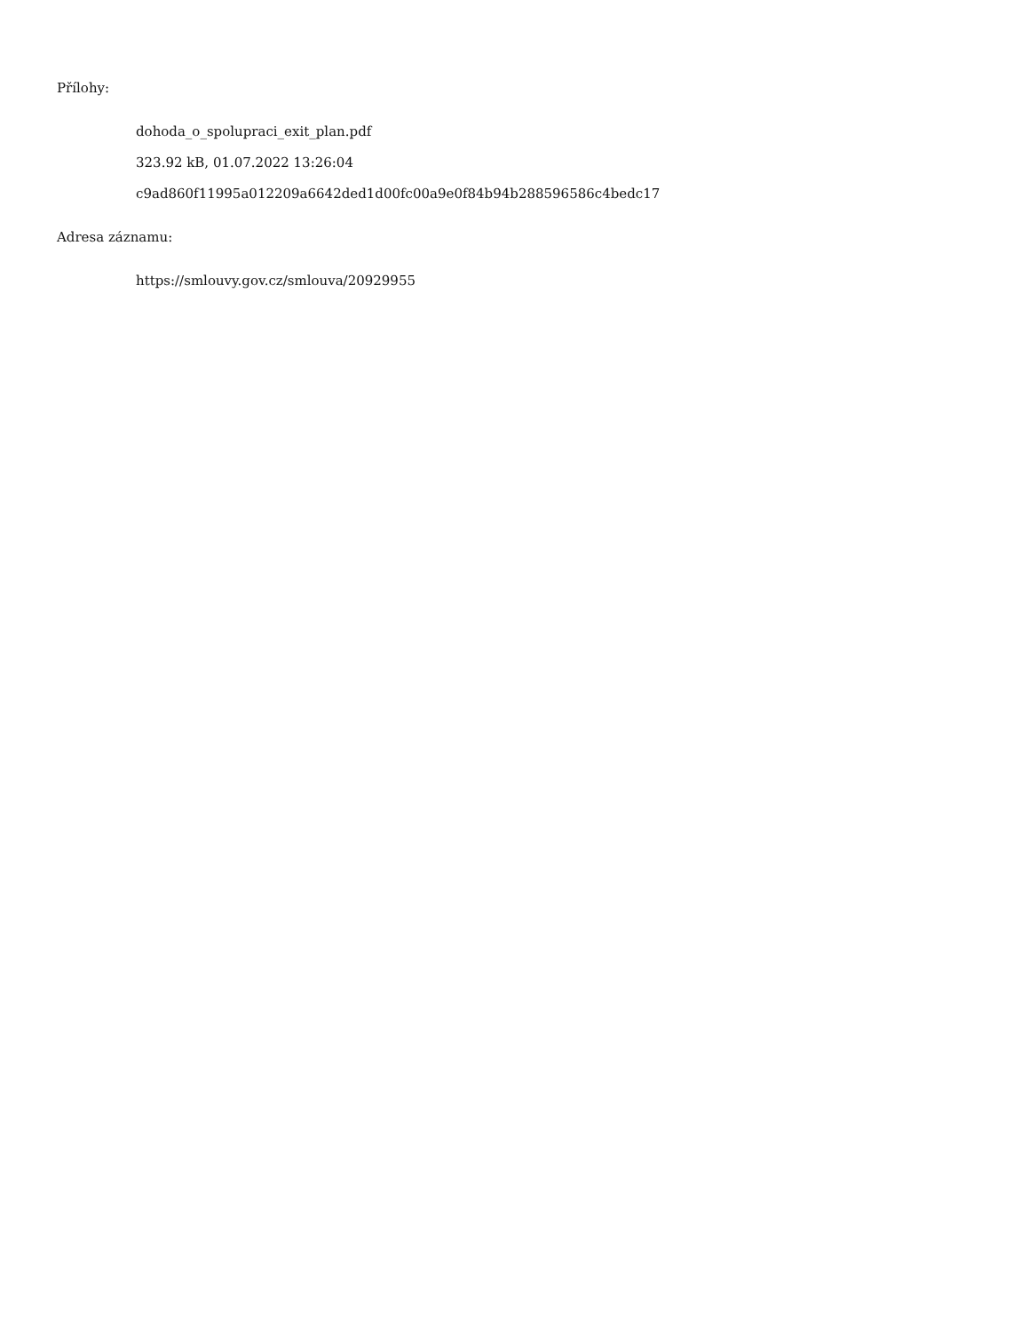Přílohy:
dohoda_o_spolupraci_exit_plan.pdf
323.92 kB, 01.07.2022 13:26:04
c9ad860f11995a012209a6642ded1d00fc00a9e0f84b94b288596586c4bedc17
Adresa záznamu:
https://smlouvy.gov.cz/smlouva/20929955